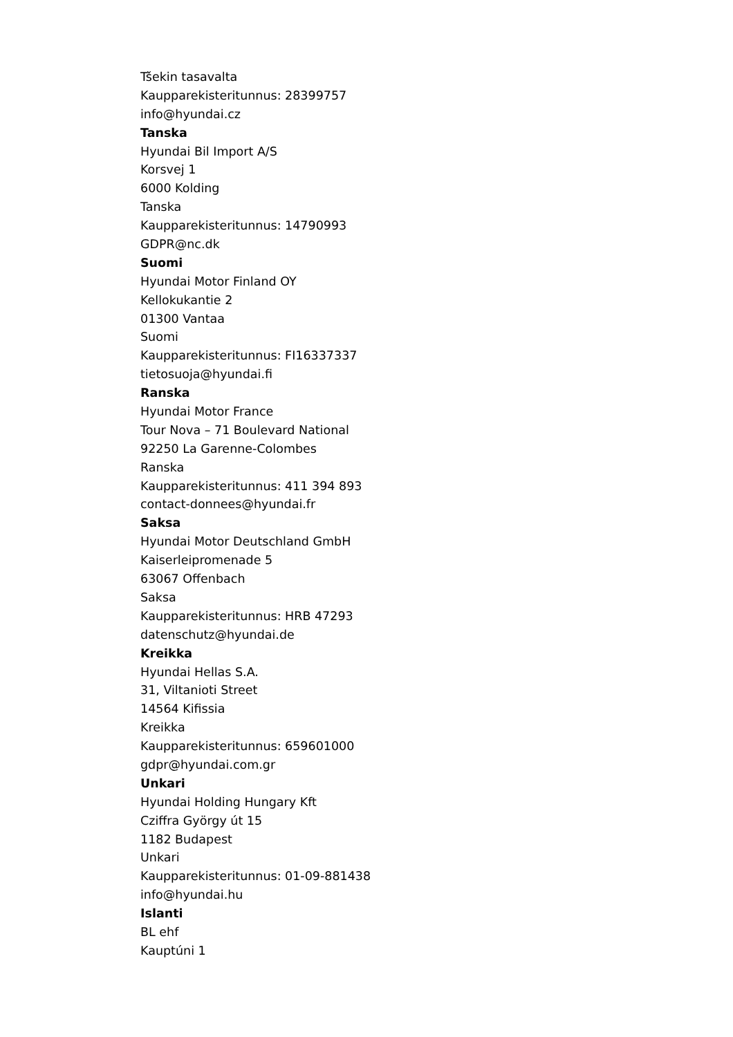Tšekin tasavalta
Kaupparekisteritunnus: 28399757
info@hyundai.cz
Tanska
Hyundai Bil Import A/S
Korsvej 1
6000 Kolding
Tanska
Kaupparekisteritunnus: 14790993
GDPR@nc.dk
Suomi
Hyundai Motor Finland OY
Kellokukantie 2
01300 Vantaa
Suomi
Kaupparekisteritunnus: FI16337337
tietosuoja@hyundai.fi
Ranska
Hyundai Motor France
Tour Nova – 71 Boulevard National
92250 La Garenne-Colombes
Ranska
Kaupparekisteritunnus: 411 394 893
contact-donnees@hyundai.fr
Saksa
Hyundai Motor Deutschland GmbH
Kaiserleipromenade 5
63067 Offenbach
Saksa
Kaupparekisteritunnus: HRB 47293
datenschutz@hyundai.de
Kreikka
Hyundai Hellas S.A.
31, Viltanioti Street
14564 Kifissia
Kreikka
Kaupparekisteritunnus: 659601000
gdpr@hyundai.com.gr
Unkari
Hyundai Holding Hungary Kft
Cziffra György út 15
1182 Budapest
Unkari
Kaupparekisteritunnus: 01-09-881438
info@hyundai.hu
Islanti
BL ehf
Kauptúni 1